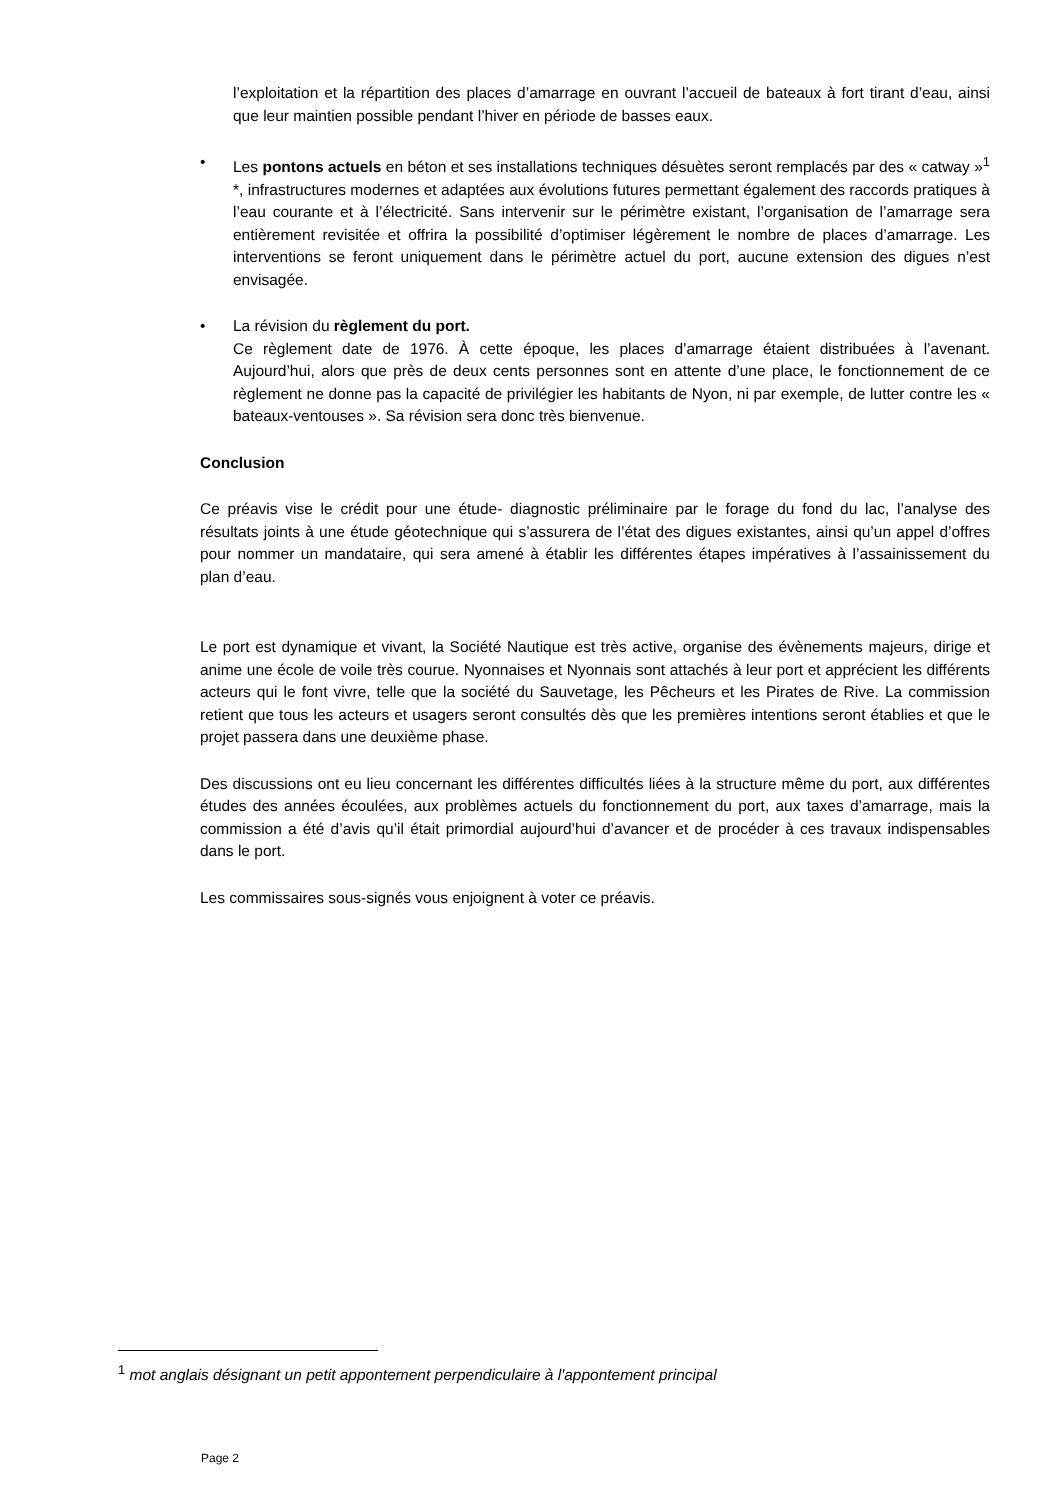l’exploitation et la répartition des places d’amarrage en ouvrant l’accueil de bateaux à fort tirant d’eau, ainsi que leur maintien possible pendant l’hiver en période de basses eaux.
• Les pontons actuels en béton et ses installations techniques désuètes seront remplacés par des « catway »<sup>1</sup> *, infrastructures modernes et adaptées aux évolutions futures permettant également des raccords pratiques à l’eau courante et à l’électricité. Sans intervenir sur le périmètre existant, l’organisation de l’amarrage sera entièrement revisitée et offrira la possibilité d’optimiser légèrement le nombre de places d’amarrage. Les interventions se feront uniquement dans le périmètre actuel du port, aucune extension des digues n’est envisagée.
• La révision du règlement du port.
Ce règlement date de 1976. À cette époque, les places d’amarrage étaient distribuées à l’avenant. Aujourd’hui, alors que près de deux cents personnes sont en attente d’une place, le fonctionnement de ce règlement ne donne pas la capacité de privilégier les habitants de Nyon, ni par exemple, de lutter contre les « bateaux-ventouses ». Sa révision sera donc très bienvenue.
Conclusion
Ce préavis vise le crédit pour une étude- diagnostic préliminaire par le forage du fond du lac, l’analyse des résultats joints à une étude géotechnique qui s’assurera de l’état des digues existantes, ainsi qu’un appel d’offres pour nommer un mandataire, qui sera amené à établir les différentes étapes impératives à l’assainissement du plan d’eau.
Le port est dynamique et vivant, la Société Nautique est très active, organise des évènements majeurs, dirige et anime une école de voile très courue. Nyonnaises et Nyonnais sont attachés à leur port et apprécient les différents acteurs qui le font vivre, telle que la société du Sauvetage, les Pêcheurs et les Pirates de Rive. La commission retient que tous les acteurs et usagers seront consultés dès que les premières intentions seront établies et que le projet passera dans une deuxième phase.
Des discussions ont eu lieu concernant les différentes difficultés liées à la structure même du port, aux différentes études des années écoulées, aux problèmes actuels du fonctionnement du port, aux taxes d’amarrage, mais la commission a été d’avis qu’il était primordial aujourd’hui d’avancer et de procéder à ces travaux indispensables dans le port.
Les commissaires sous-signés vous enjoignent à voter ce préavis.
<sup>1</sup> mot anglais désignant un petit appontement perpendiculaire à l'appontement principal
Page 2